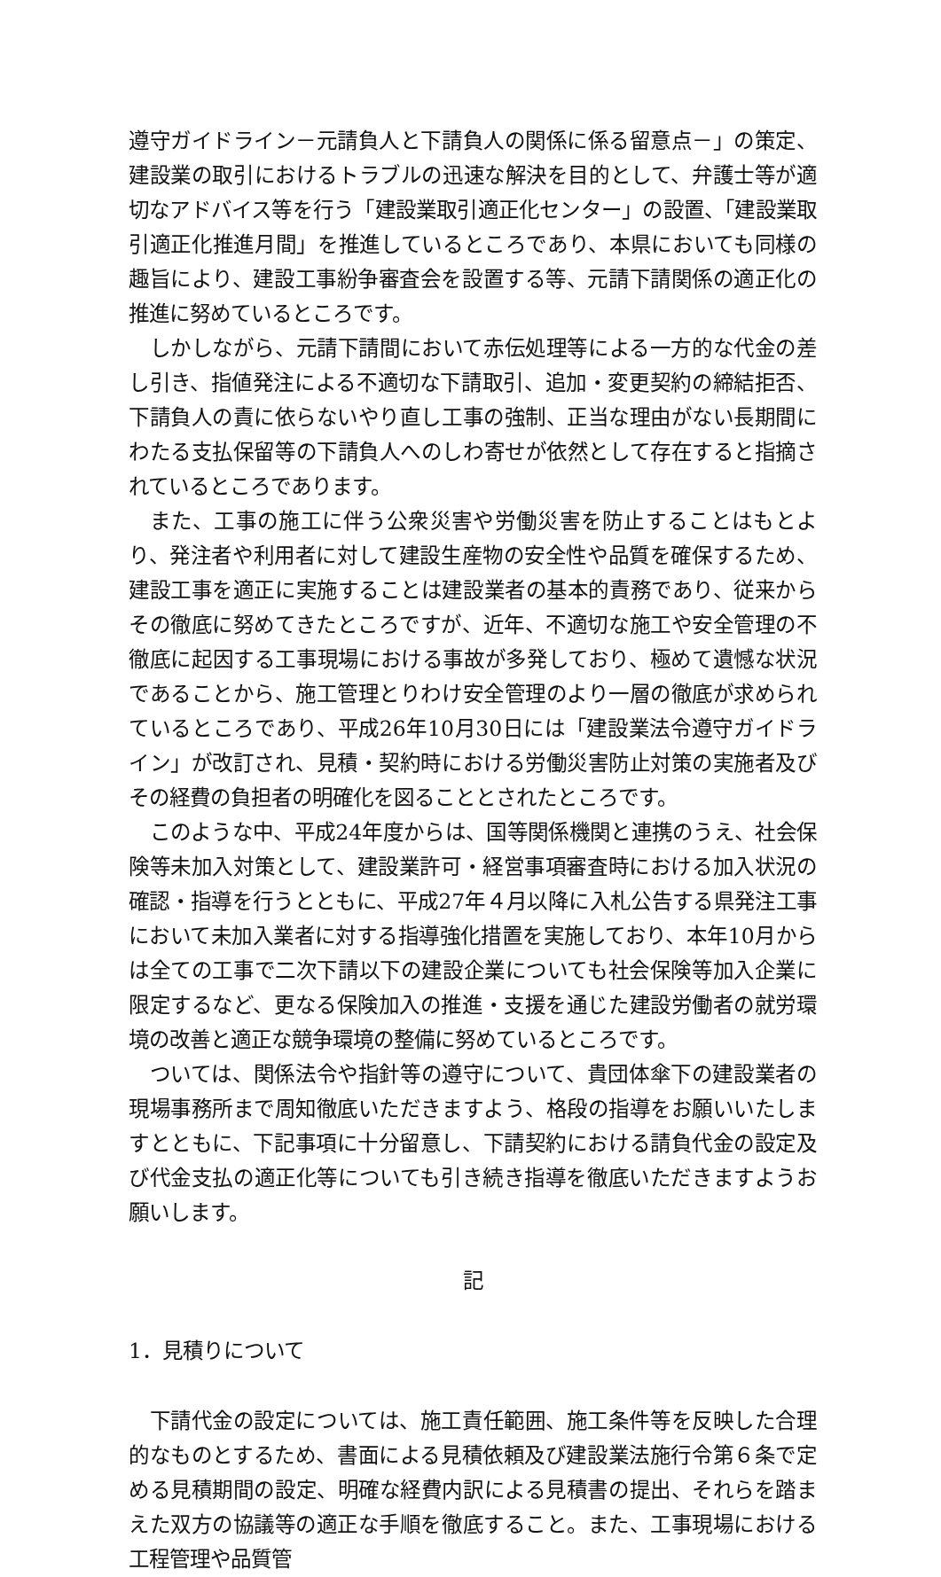遵守ガイドライン－元請負人と下請負人の関係に係る留意点－」の策定、建設業の取引におけるトラブルの迅速な解決を目的として、弁護士等が適切なアドバイス等を行う「建設業取引適正化センター」の設置、「建設業取引適正化推進月間」を推進しているところであり、本県においても同様の趣旨により、建設工事紛争審査会を設置する等、元請下請関係の適正化の推進に努めているところです。
しかしながら、元請下請間において赤伝処理等による一方的な代金の差し引き、指値発注による不適切な下請取引、追加・変更契約の締結拒否、下請負人の責に依らないやり直し工事の強制、正当な理由がない長期間にわたる支払保留等の下請負人へのしわ寄せが依然として存在すると指摘されているところであります。
また、工事の施工に伴う公衆災害や労働災害を防止することはもとより、発注者や利用者に対して建設生産物の安全性や品質を確保するため、建設工事を適正に実施することは建設業者の基本的責務であり、従来からその徹底に努めてきたところですが、近年、不適切な施工や安全管理の不徹底に起因する工事現場における事故が多発しており、極めて遺憾な状況であることから、施工管理とりわけ安全管理のより一層の徹底が求められているところであり、平成26年10月30日には「建設業法令遵守ガイドライン」が改訂され、見積・契約時における労働災害防止対策の実施者及びその経費の負担者の明確化を図ることとされたところです。
このような中、平成24年度からは、国等関係機関と連携のうえ、社会保険等未加入対策として、建設業許可・経営事項審査時における加入状況の確認・指導を行うとともに、平成27年４月以降に入札公告する県発注工事において未加入業者に対する指導強化措置を実施しており、本年10月からは全ての工事で二次下請以下の建設企業についても社会保険等加入企業に限定するなど、更なる保険加入の推進・支援を通じた建設労働者の就労環境の改善と適正な競争環境の整備に努めているところです。
ついては、関係法令や指針等の遵守について、貴団体傘下の建設業者の現場事務所まで周知徹底いただきますよう、格段の指導をお願いいたしますとともに、下記事項に十分留意し、下請契約における請負代金の設定及び代金支払の適正化等についても引き続き指導を徹底いただきますようお願いします。
記
1．見積りについて
下請代金の設定については、施工責任範囲、施工条件等を反映した合理的なものとするため、書面による見積依頼及び建設業法施行令第６条で定める見積期間の設定、明確な経費内訳による見積書の提出、それらを踏まえた双方の協議等の適正な手順を徹底すること。また、工事現場における工程管理や品質管